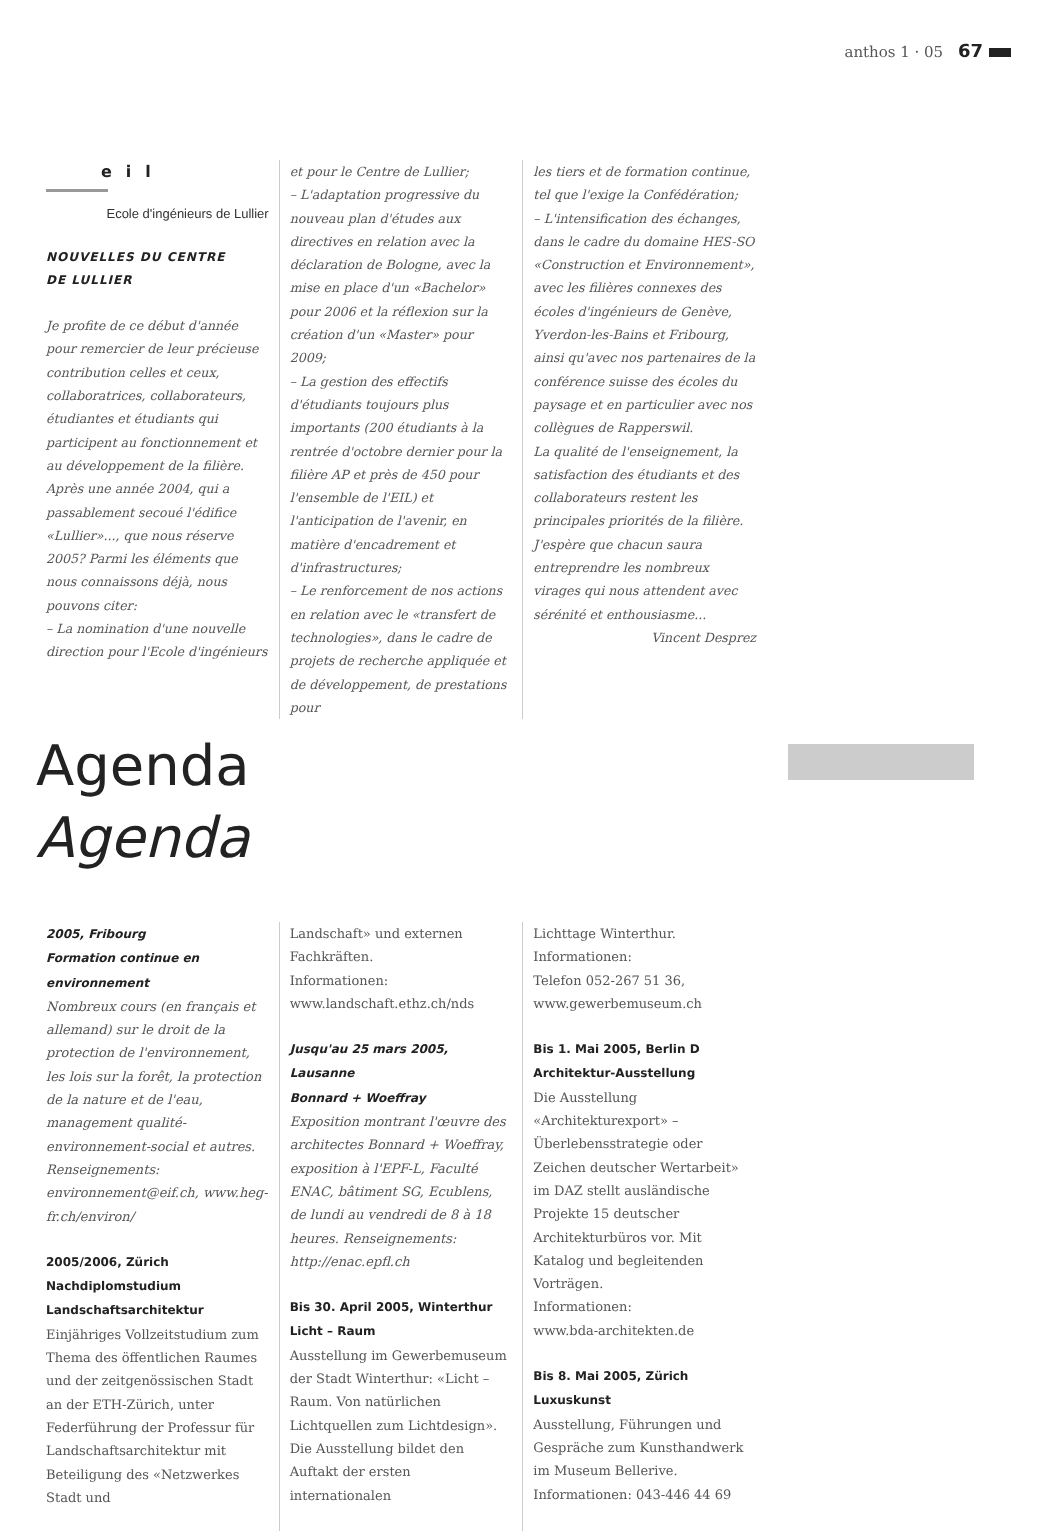anthos 1 · 05 67
eil
Ecole d'ingénieurs de Lullier
NOUVELLES DU CENTRE
DE LULLIER
Je profite de ce début d'année pour remercier de leur précieuse contribution celles et ceux, collaboratrices, collaborateurs, étudiantes et étudiants qui participent au fonctionnement et au développement de la filière. Après une année 2004, qui a passablement secoué l'édifice «Lullier»..., que nous réserve 2005? Parmi les éléments que nous connaissons déjà, nous pouvons citer:
– La nomination d'une nouvelle direction pour l'Ecole d'ingénieurs
et pour le Centre de Lullier;
– L'adaptation progressive du nouveau plan d'études aux directives en relation avec la déclaration de Bologne, avec la mise en place d'un «Bachelor» pour 2006 et la réflexion sur la création d'un «Master» pour 2009;
– La gestion des effectifs d'étudiants toujours plus importants (200 étudiants à la rentrée d'octobre dernier pour la filière AP et près de 450 pour l'ensemble de l'EIL) et l'anticipation de l'avenir, en matière d'encadrement et d'infrastructures;
– Le renforcement de nos actions en relation avec le «transfert de technologies», dans le cadre de projets de recherche appliquée et de développement, de prestations pour
les tiers et de formation continue, tel que l'exige la Confédération;
– L'intensification des échanges, dans le cadre du domaine HES-SO «Construction et Environnement», avec les filières connexes des écoles d'ingénieurs de Genève, Yverdon-les-Bains et Fribourg, ainsi qu'avec nos partenaires de la conférence suisse des écoles du paysage et en particulier avec nos collègues de Rapperswil.
La qualité de l'enseignement, la satisfaction des étudiants et des collaborateurs restent les principales priorités de la filière. J'espère que chacun saura entreprendre les nombreux virages qui nous attendent avec sérénité et enthousiasme...
Vincent Desprez
Agenda
Agenda
2005, Fribourg
Formation continue en environnement
Nombreux cours (en français et allemand) sur le droit de la protection de l'environnement, les lois sur la forêt, la protection de la nature et de l'eau, management qualité-environnement-social et autres. Renseignements: environnement@eif.ch, www.heg-fr.ch/environ/
2005/2006, Zürich
Nachdiplomstudium Landschaftsarchitektur
Einjähriges Vollzeitstudium zum Thema des öffentlichen Raumes und der zeitgenössischen Stadt an der ETH-Zürich, unter Federführung der Professur für Landschaftsarchitektur mit Beteiligung des «Netzwerkes Stadt und
Landschaft» und externen Fachkräften.
Informationen:
www.landschaft.ethz.ch/nds
Jusqu'au 25 mars 2005, Lausanne
Bonnard + Woeffray
Exposition montrant l'œuvre des architectes Bonnard + Woeffray, exposition à l'EPF-L, Faculté ENAC, bâtiment SG, Ecublens, de lundi au vendredi de 8 à 18 heures. Renseignements: http://enac.epfl.ch
Bis 30. April 2005, Winterthur
Licht – Raum
Ausstellung im Gewerbemuseum der Stadt Winterthur: «Licht – Raum. Von natürlichen Lichtquellen zum Lichtdesign». Die Ausstellung bildet den Auftakt der ersten internationalen
Lichttage Winterthur.
Informationen:
Telefon 052-267 51 36, www.gewerbemuseum.ch
Bis 1. Mai 2005, Berlin D
Architektur-Ausstellung
Die Ausstellung «Architekturexport» – Überlebensstrategie oder Zeichen deutscher Wertarbeit» im DAZ stellt ausländische Projekte 15 deutscher Architekturbüros vor. Mit Katalog und begleitenden Vorträgen.
Informationen:
www.bda-architekten.de
Bis 8. Mai 2005, Zürich
Luxuskunst
Ausstellung, Führungen und Gespräche zum Kunsthandwerk im Museum Bellerive.
Informationen: 043-446 44 69